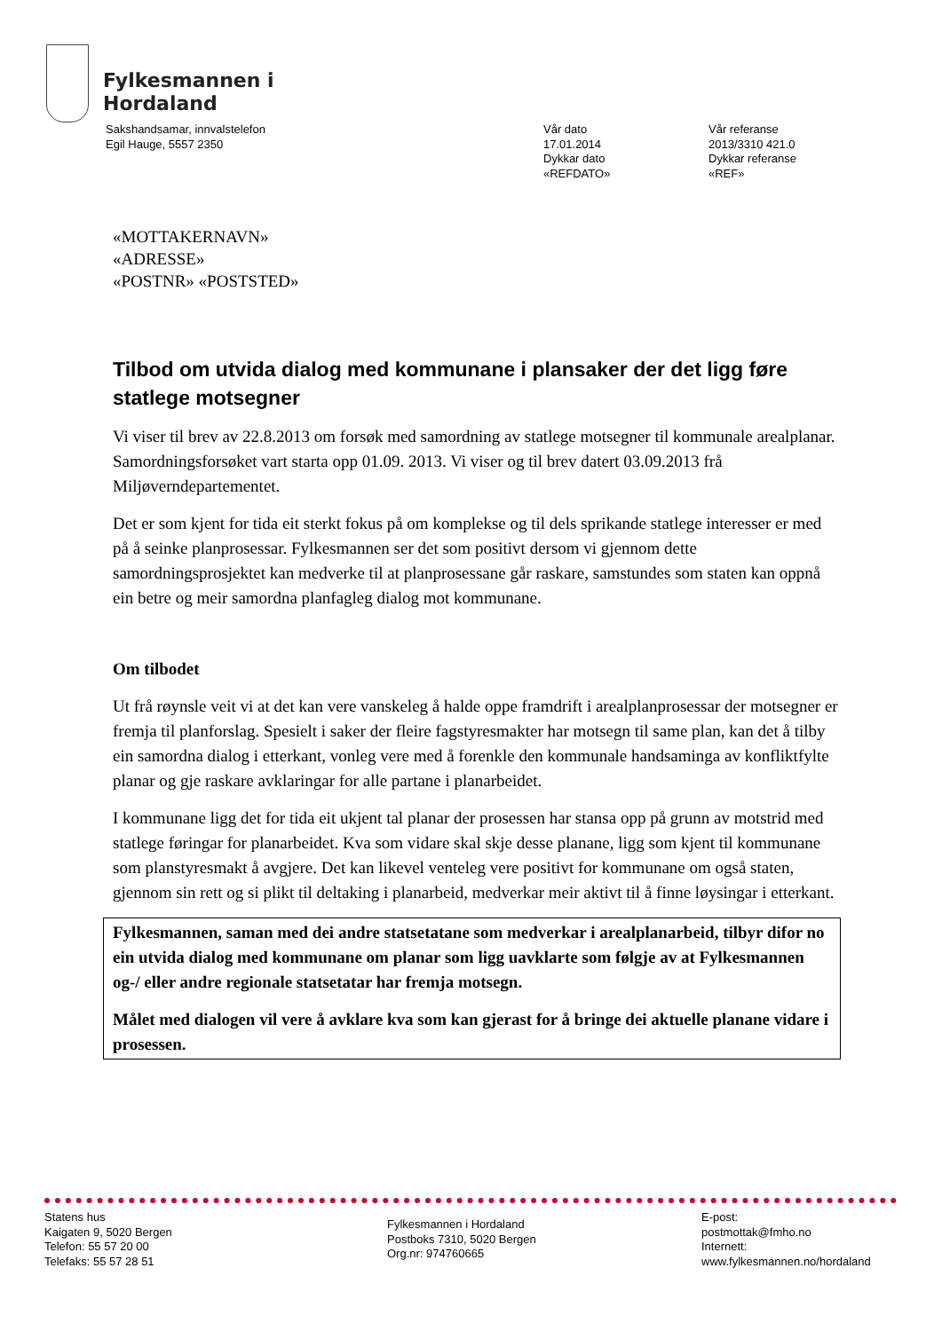Fylkesmannen i
Hordaland
Sakshandsamar, innvalstelefon
Egil Hauge, 5557 2350
Vår dato
17.01.2014
Dykkar dato
«REFDATO»
Vår referanse
2013/3310 421.0
Dykkar referanse
«REF»
«MOTTAKERNAVN»
«ADRESSE»
«POSTNR» «POSTSTED»
Tilbod om utvida dialog med kommunane i plansaker der det ligg føre statlege motsegner
Vi viser til brev av 22.8.2013 om forsøk med samordning av statlege motsegner til kommunale arealplanar. Samordningsforsøket vart starta opp 01.09. 2013. Vi viser og til brev datert 03.09.2013 frå Miljøverndepartementet.
Det er som kjent for tida eit sterkt fokus på om komplekse og til dels sprikande statlege interesser er med på å seinke planprosessar. Fylkesmannen ser det som positivt dersom vi gjennom dette samordningsprosjektet kan medverke til at planprosessane går raskare, samstundes som staten kan oppnå ein betre og meir samordna planfagleg dialog mot kommunane.
Om tilbodet
Ut frå røynsle veit vi at det kan vere vanskeleg å halde oppe framdrift i arealplanprosessar der motsegner er fremja til planforslag. Spesielt i saker der fleire fagstyresmakter har motsegn til same plan, kan det å tilby ein samordna dialog i etterkant, vonleg vere med å forenkle den kommunale handsaminga av konfliktfylte planar og gje raskare avklaringar for alle partane i planarbeidet.
I kommunane ligg det for tida eit ukjent tal planar der prosessen har stansa opp på grunn av motstrid med statlege føringar for planarbeidet. Kva som vidare skal skje desse planane, ligg som kjent til kommunane som planstyresmakt å avgjere. Det kan likevel venteleg vere positivt for kommunane om også staten, gjennom sin rett og si plikt til deltaking i planarbeid, medverkar meir aktivt til å finne løysingar i etterkant.
Fylkesmannen, saman med dei andre statsetatane som medverkar i arealplanarbeid, tilbyr difor no ein utvida dialog med kommunane om planar som ligg uavklarte som følgje av at Fylkesmannen og-/ eller andre regionale statsetatar har fremja motsegn.
Målet med dialogen vil vere å avklare kva som kan gjerast for å bringe dei aktuelle planane vidare i prosessen.
Statens hus
Kaigaten 9, 5020 Bergen
Telefon: 55 57 20 00
Telefaks: 55 57 28 51
Fylkesmannen i Hordaland
Postboks 7310, 5020 Bergen
Org.nr: 974760665
E-post:
postmottak@fmho.no
Internett:
www.fylkesmannen.no/hordaland